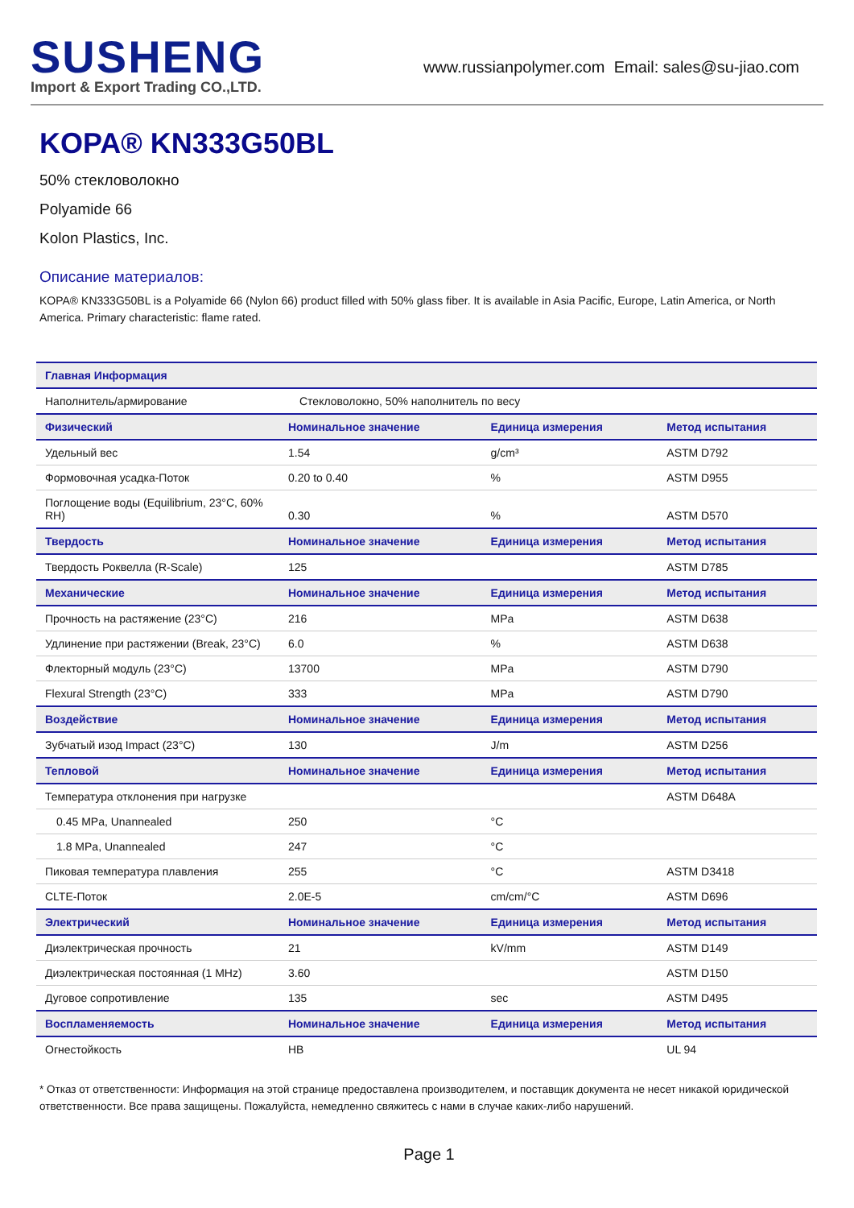SUSHENG
Import & Export Trading CO.,LTD.
www.russianpolymer.com Email: sales@su-jiao.com
KOPA® KN333G50BL
50% стекловолокно
Polyamide 66
Kolon Plastics, Inc.
Описание материалов:
KOPA® KN333G50BL is a Polyamide 66 (Nylon 66) product filled with 50% glass fiber. It is available in Asia Pacific, Europe, Latin America, or North America. Primary characteristic: flame rated.
| Главная Информация | | | |
| --- | --- | --- | --- |
| Наполнитель/армирование | Стекловолокно, 50% наполнитель по весу | | |
| Физический | Номинальное значение | Единица измерения | Метод испытания |
| Удельный вес | 1.54 | g/cm³ | ASTM D792 |
| Формовочная усадка-Поток | 0.20 to 0.40 | % | ASTM D955 |
| Поглощение воды (Equilibrium, 23°C, 60% RH) | 0.30 | % | ASTM D570 |
| Твердость | Номинальное значение | Единица измерения | Метод испытания |
| Твердость Роквелла (R-Scale) | 125 | | ASTM D785 |
| Механические | Номинальное значение | Единица измерения | Метод испытания |
| Прочность на растяжение (23°C) | 216 | MPa | ASTM D638 |
| Удлинение при растяжении (Break, 23°C) | 6.0 | % | ASTM D638 |
| Флекторный модуль (23°C) | 13700 | MPa | ASTM D790 |
| Flexural Strength (23°C) | 333 | MPa | ASTM D790 |
| Воздействие | Номинальное значение | Единица измерения | Метод испытания |
| Зубчатый изод Impact (23°C) | 130 | J/m | ASTM D256 |
| Тепловой | Номинальное значение | Единица измерения | Метод испытания |
| Температура отклонения при нагрузке | | | ASTM D648A |
| 0.45 MPa, Unannealed | 250 | °C | |
| 1.8 MPa, Unannealed | 247 | °C | |
| Пиковая температура плавления | 255 | °C | ASTM D3418 |
| CLTE-Поток | 2.0E-5 | cm/cm/°C | ASTM D696 |
| Электрический | Номинальное значение | Единица измерения | Метод испытания |
| Диэлектрическая прочность | 21 | kV/mm | ASTM D149 |
| Диэлектрическая постоянная (1 MHz) | 3.60 | | ASTM D150 |
| Дуговое сопротивление | 135 | sec | ASTM D495 |
| Воспламеняемость | Номинальное значение | Единица измерения | Метод испытания |
| Огнестойкость | HB | | UL 94 |
* Отказ от ответственности: Информация на этой странице предоставлена производителем, и поставщик документа не несет никакой юридической ответственности. Все права защищены. Пожалуйста, немедленно свяжитесь с нами в случае каких-либо нарушений.
Page 1